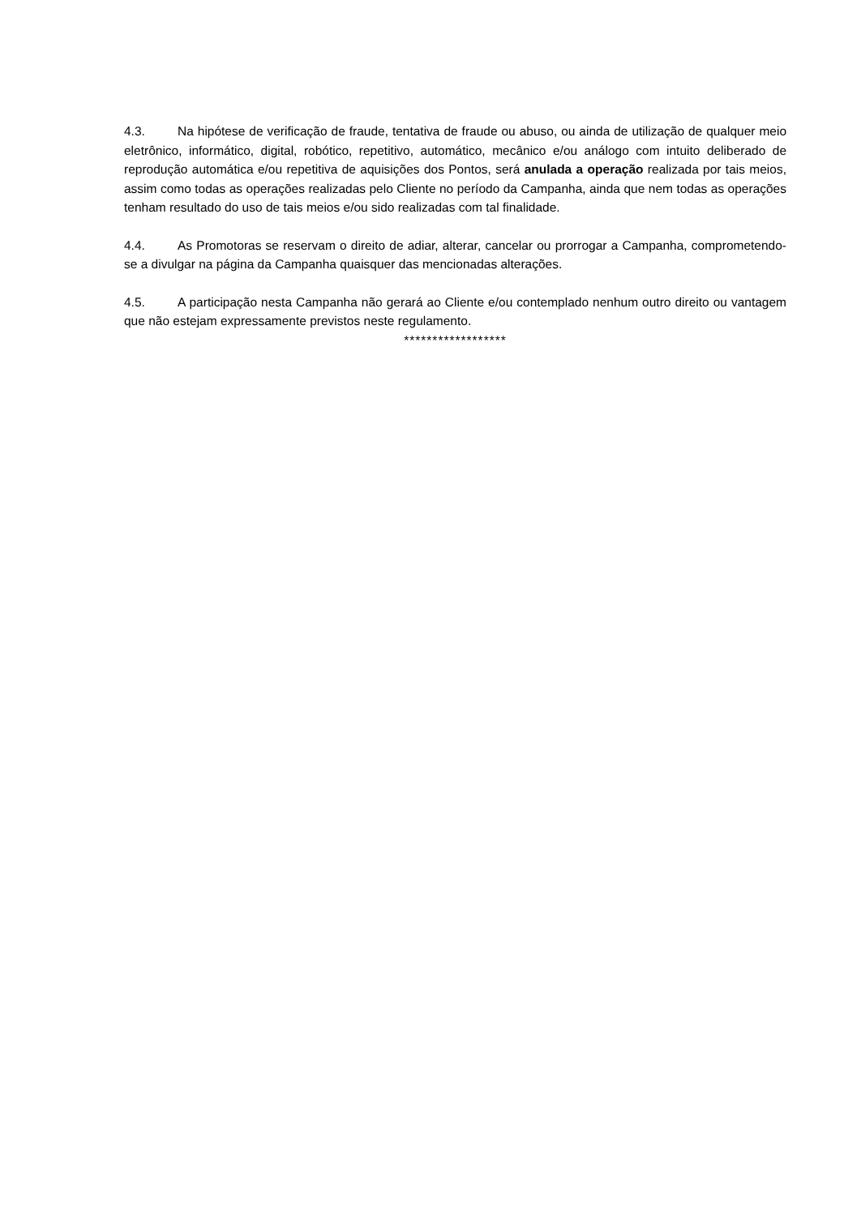4.3. Na hipótese de verificação de fraude, tentativa de fraude ou abuso, ou ainda de utilização de qualquer meio eletrônico, informático, digital, robótico, repetitivo, automático, mecânico e/ou análogo com intuito deliberado de reprodução automática e/ou repetitiva de aquisições dos Pontos, será anulada a operação realizada por tais meios, assim como todas as operações realizadas pelo Cliente no período da Campanha, ainda que nem todas as operações tenham resultado do uso de tais meios e/ou sido realizadas com tal finalidade.
4.4. As Promotoras se reservam o direito de adiar, alterar, cancelar ou prorrogar a Campanha, comprometendo-se a divulgar na página da Campanha quaisquer das mencionadas alterações.
4.5. A participação nesta Campanha não gerará ao Cliente e/ou contemplado nenhum outro direito ou vantagem que não estejam expressamente previstos neste regulamento.
******************